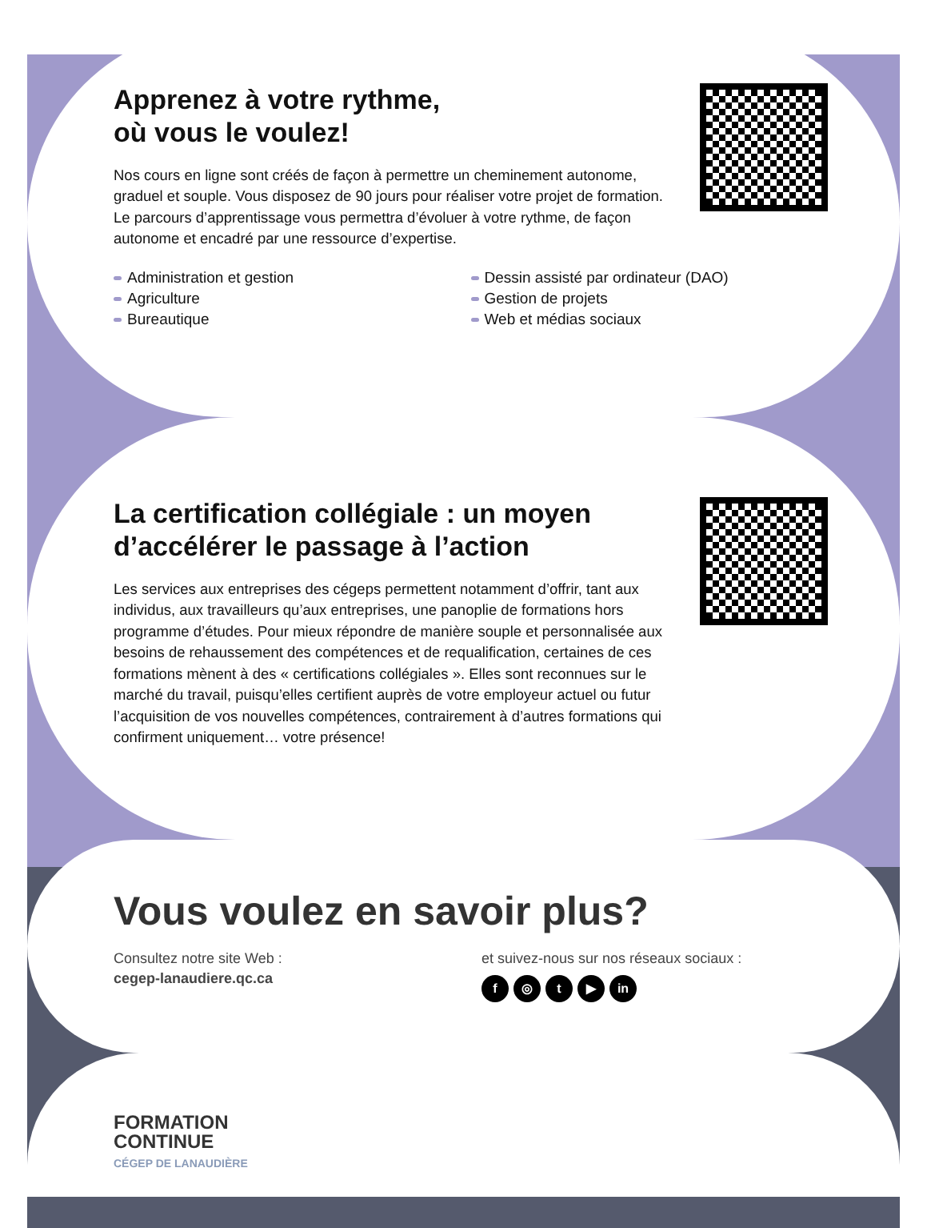Apprenez à votre rythme,
où vous le voulez!
Nos cours en ligne sont créés de façon à permettre un cheminement autonome, graduel et souple. Vous disposez de 90 jours pour réaliser votre projet de formation. Le parcours d’apprentissage vous permettra d’évoluer à votre rythme, de façon autonome et encadré par une ressource d’expertise.
Administration et gestion
Agriculture
Bureautique
Dessin assisté par ordinateur (DAO)
Gestion de projets
Web et médias sociaux
La certification collégiale : un moyen d’accélérer le passage à l’action
Les services aux entreprises des cégeps permettent notamment d’offrir, tant aux individus, aux travailleurs qu’aux entreprises, une panoplie de formations hors programme d’études. Pour mieux répondre de manière souple et personnalisée aux besoins de rehaussement des compétences et de requalification, certaines de ces formations mènent à des « certifications collégiales ». Elles sont reconnues sur le marché du travail, puisqu’elles certifient auprès de votre employeur actuel ou futur l’acquisition de vos nouvelles compétences, contrairement à d’autres formations qui confirment uniquement… votre présence!
Vous voulez en savoir plus?
Consultez notre site Web :
cegep-lanaudiere.qc.ca
et suivez-nous sur nos réseaux sociaux :
f ◎ t ▶ in
FORMATION
CONTINUE
CÉGEP DE LANAUDIÈRE